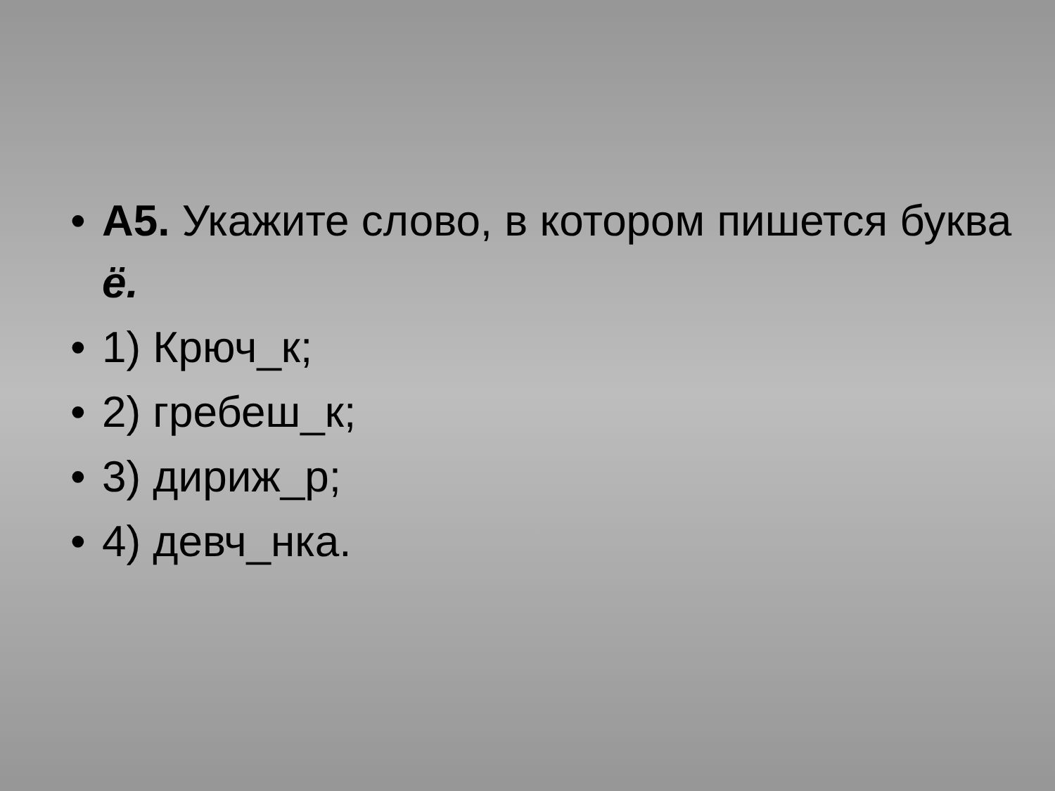• А5. Укажите слово, в котором пишется буква ё.
• 1) Крюч_к;
• 2) гребеш_к;
• 3) дириж_р;
• 4) девч_нка.